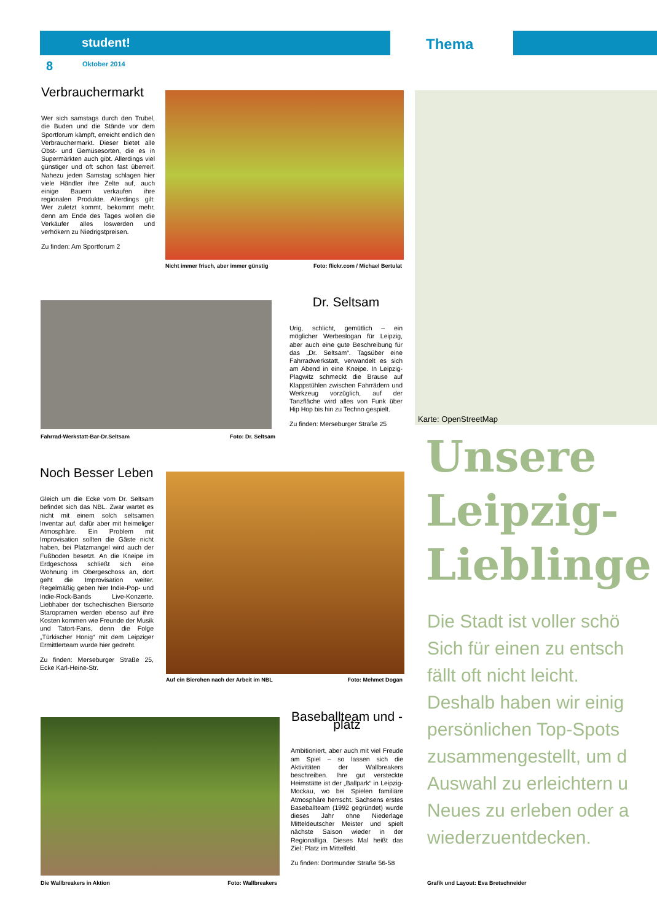student! Thema
8 Oktober 2014
Verbrauchermarkt
Wer sich samstags durch den Trubel, die Buden und die Stände vor dem Sportforum kämpft, erreicht endlich den Verbrauchermarkt. Dieser bietet alle Obst- und Gemüsesorten, die es in Supermärkten auch gibt. Allerdings viel günstiger und oft schon fast überreif. Nahezu jeden Samstag schlagen hier viele Händler ihre Zelte auf, auch einige Bauern verkaufen ihre regionalen Produkte. Allerdings gilt: Wer zuletzt kommt, bekommt mehr, denn am Ende des Tages wollen die Verkäufer alles loswerden und verhökern zu Niedrigstpreisen.
Zu finden: Am Sportforum 2
Nicht immer frisch, aber immer günstig Foto: flickr.com / Michael Bertulat
Fahrrad-Werkstatt-Bar-Dr.Seltsam Foto: Dr. Seltsam
Dr. Seltsam
Urig, schlicht, gemütlich – ein möglicher Werbeslogan für Leipzig, aber auch eine gute Beschreibung für das „Dr. Seltsam“. Tagsüber eine Fahrradwerkstatt, verwandelt es sich am Abend in eine Kneipe. In Leipzig-Plagwitz schmeckt die Brause auf Klappstühlen zwischen Fahrrädern und Werkzeug vorzüglich, auf der Tanzfläche wird alles von Funk über Hip Hop bis hin zu Techno gespielt.
Zu finden: Merseburger Straße 25
Noch Besser Leben
Gleich um die Ecke vom Dr. Seltsam befindet sich das NBL. Zwar wartet es nicht mit einem solch seltsamen Inventar auf, dafür aber mit heimeliger Atmosphäre. Ein Problem mit Improvisation sollten die Gäste nicht haben, bei Platzmangel wird auch der Fußboden besetzt. An die Kneipe im Erdgeschoss schließt sich eine Wohnung im Obergeschoss an, dort geht die Improvisation weiter. Regelmäßig geben hier Indie-Pop- und Indie-Rock-Bands Live-Konzerte. Liebhaber der tschechischen Biersorte Staropramen werden ebenso auf ihre Kosten kommen wie Freunde der Musik und Tatort-Fans, denn die Folge „Türkischer Honig“ mit dem Leipziger Ermittlerteam wurde hier gedreht.
Zu finden: Merseburger Straße 25, Ecke Karl-Heine-Str.
Auf ein Bierchen nach der Arbeit im NBL Foto: Mehmet Dogan
Die Wallbreakers in Aktion Foto: Wallbreakers
Baseballteam und -platz
Ambitioniert, aber auch mit viel Freude am Spiel – so lassen sich die Aktivitäten der Wallbreakers beschreiben. Ihre gut versteckte Heimstätte ist der „Ballpark“ in Leipzig-Mockau, wo bei Spielen familiäre Atmosphäre herrscht. Sachsens erstes Baseballteam (1992 gegründet) wurde dieses Jahr ohne Niederlage Mitteldeutscher Meister und spielt nächste Saison wieder in der Regionalliga. Dieses Mal heißt das Ziel: Platz im Mittelfeld.
Zu finden: Dortmunder Straße 56-58
Karte: OpenStreetMap
Unsere
Leipzig-
Lieblinge
Die Stadt ist voller schö
Sich für einen zu entsch
fällt oft nicht leicht.
Deshalb haben wir einig
persönlichen Top-Spots
zusammengestellt, um d
Auswahl zu erleichtern u
Neues zu erleben oder a
wiederzuentdecken.
Grafik und Layout: Eva Bretschneider